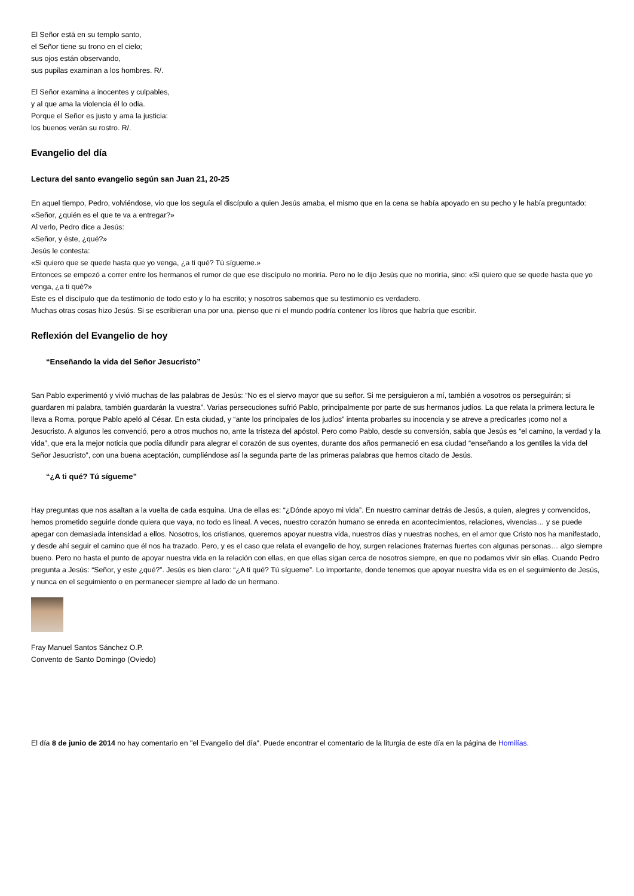El Señor está en su templo santo,
el Señor tiene su trono en el cielo;
sus ojos están observando,
sus pupilas examinan a los hombres. R/.
El Señor examina a inocentes y culpables,
y al que ama la violencia él lo odia.
Porque el Señor es justo y ama la justicia:
los buenos verán su rostro. R/.
Evangelio del día
Lectura del santo evangelio según san Juan 21, 20-25
En aquel tiempo, Pedro, volviéndose, vio que los seguía el discípulo a quien Jesús amaba, el mismo que en la cena se había apoyado en su pecho y le había preguntado: «Señor, ¿quién es el que te va a entregar?»
Al verlo, Pedro dice a Jesús:
«Señor, y éste, ¿qué?»
Jesús le contesta:
«Si quiero que se quede hasta que yo venga, ¿a ti qué? Tú sígueme.»
Entonces se empezó a correr entre los hermanos el rumor de que ese discípulo no moriría. Pero no le dijo Jesús que no moriría, sino: «Si quiero que se quede hasta que yo venga, ¿a ti qué?»
Este es el discípulo que da testimonio de todo esto y lo ha escrito; y nosotros sabemos que su testimonio es verdadero.
Muchas otras cosas hizo Jesús. Si se escribieran una por una, pienso que ni el mundo podría contener los libros que habría que escribir.
Reflexión del Evangelio de hoy
“Enseñando la vida del Señor Jesucristo”
San Pablo experimentó y vivió muchas de las palabras de Jesús: “No es el siervo mayor que su señor. Si me persiguieron a mí, también a vosotros os perseguirán; si guardaren mi palabra, también guardarán la vuestra”. Varias persecuciones sufrió Pablo, principalmente por parte de sus hermanos judíos. La que relata la primera lectura le lleva a Roma, porque Pablo apeló al César. En esta ciudad, y “ante los principales de los judíos” intenta probarles su inocencia y se atreve a predicarles ¡como no! a Jesucristo. A algunos les convenció, pero a otros muchos no, ante la tristeza del apóstol. Pero como Pablo, desde su conversión, sabía que Jesús es “el camino, la verdad y la vida”, que era la mejor noticia que podía difundir para alegrar el corazón de sus oyentes, durante dos años permaneció en esa ciudad “enseñando a los gentiles la vida del Señor Jesucristo”, con una buena aceptación, cumpliéndose así la segunda parte de las primeras palabras que hemos citado de Jesús.
“¿A ti qué? Tú sígueme”
Hay preguntas que nos asaltan a la vuelta de cada esquina. Una de ellas es: “¿Dónde apoyo mi vida”. En nuestro caminar detrás de Jesús, a quien, alegres y convencidos, hemos prometido seguirle donde quiera que vaya, no todo es lineal. A veces, nuestro corazón humano se enreda en acontecimientos, relaciones, vivencias… y se puede apegar con demasiada intensidad a ellos. Nosotros, los cristianos, queremos apoyar nuestra vida, nuestros días y nuestras noches, en el amor que Cristo nos ha manifestado, y desde ahí seguir el camino que él nos ha trazado. Pero, y es el caso que relata el evangelio de hoy, surgen relaciones fraternas fuertes con algunas personas… algo siempre bueno. Pero no hasta el punto de apoyar nuestra vida en la relación con ellas, en que ellas sigan cerca de nosotros siempre, en que no podamos vivir sin ellas. Cuando Pedro pregunta a Jesús: “Señor, y este ¿qué?”. Jesús es bien claro: “¿A ti qué? Tú sígueme”. Lo importante, donde tenemos que apoyar nuestra vida es en el seguimiento de Jesús, y nunca en el seguimiento o en permanecer siempre al lado de un hermano.
Fray Manuel Santos Sánchez O.P.
Convento de Santo Domingo (Oviedo)
El día 8 de junio de 2014 no hay comentario en "el Evangelio del día". Puede encontrar el comentario de la liturgia de este día en la página de Homilías.